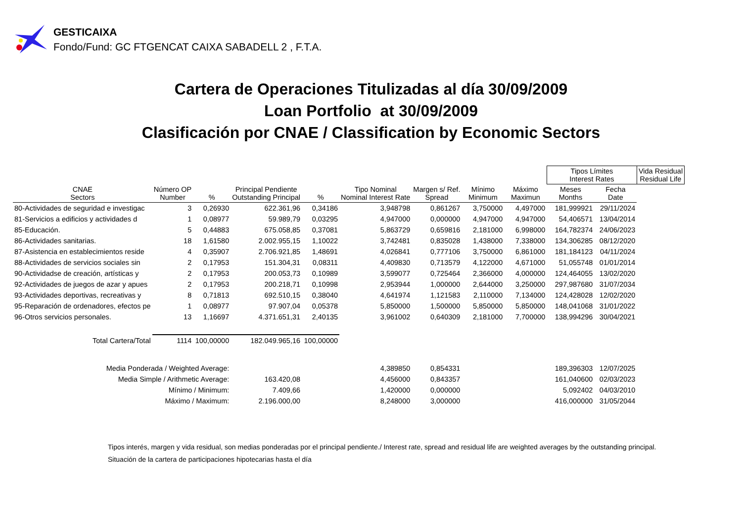GESTICAIXA
Fondo/Fund: GC FTGENCAT CAIXA SABADELL 2 , F.T.A.
Cartera de Operaciones Titulizadas al día 30/09/2009
Loan Portfolio at 30/09/2009
Clasificación por CNAE / Classification by Economic Sectors
| | | | | | | | | | Tipos Límites Interest Rates | | Vida Residual Residual Life |
| --- | --- | --- | --- | --- | --- | --- | --- | --- | --- | --- | --- |
| CNAE Sectors | Número OP Number | % | Principal Pendiente Outstanding Principal | % | Tipo Nominal Nominal Interest Rate | Margen s/ Ref. Spread | Mínimo Minimum | Máximo Maximun | Meses Months | Fecha Date | |
| 80-Actividades de seguridad e investigac | 3 | 0,26930 | 622.361,96 | 0,34186 | 3,948798 | 0,861267 | 3,750000 | 4,497000 | 181,999921 | 29/11/2024 | |
| 81-Servicios a edificios y actividades d | 1 | 0,08977 | 59.989,79 | 0,03295 | 4,947000 | 0,000000 | 4,947000 | 4,947000 | 54,406571 | 13/04/2014 | |
| 85-Educación. | 5 | 0,44883 | 675.058,85 | 0,37081 | 5,863729 | 0,659816 | 2,181000 | 6,998000 | 164,782374 | 24/06/2023 | |
| 86-Actividades sanitarias. | 18 | 1,61580 | 2.002.955,15 | 1,10022 | 3,742481 | 0,835028 | 1,438000 | 7,338000 | 134,306285 | 08/12/2020 | |
| 87-Asistencia en establecimientos reside | 4 | 0,35907 | 2.706.921,85 | 1,48691 | 4,026841 | 0,777106 | 3,750000 | 6,861000 | 181,184123 | 04/11/2024 | |
| 88-Actividades de servicios sociales sin | 2 | 0,17953 | 151.304,31 | 0,08311 | 4,409830 | 0,713579 | 4,122000 | 4,671000 | 51,055748 | 01/01/2014 | |
| 90-Actividadse de creación, artísticas y | 2 | 0,17953 | 200.053,73 | 0,10989 | 3,599077 | 0,725464 | 2,366000 | 4,000000 | 124,464055 | 13/02/2020 | |
| 92-Actividades de juegos de azar y apues | 2 | 0,17953 | 200.218,71 | 0,10998 | 2,953944 | 1,000000 | 2,644000 | 3,250000 | 297,987680 | 31/07/2034 | |
| 93-Actividades deportivas, recreativas y | 8 | 0,71813 | 692.510,15 | 0,38040 | 4,641974 | 1,121583 | 2,110000 | 7,134000 | 124,428028 | 12/02/2020 | |
| 95-Reparación de ordenadores, efectos pe | 1 | 0,08977 | 97.907,04 | 0,05378 | 5,850000 | 1,500000 | 5,850000 | 5,850000 | 148,041068 | 31/01/2022 | |
| 96-Otros servicios personales. | 13 | 1,16697 | 4.371.651,31 | 2,40135 | 3,961002 | 0,640309 | 2,181000 | 7,700000 | 138,994296 | 30/04/2021 | |
| Total Cartera/Total | 1114 | 100,00000 | 182.049.965,16 | 100,00000 | | | | | | | |
| Media Ponderada / Weighted Average: | | | | | 4,389850 | 0,854331 | | | 189,396303 | 12/07/2025 | |
| Media Simple / Arithmetic Average: | | | 163.420,08 | | 4,456000 | 0,843357 | | | 161,040600 | 02/03/2023 | |
| Mínimo / Minimum: | | | 7.409,66 | | 1,420000 | 0,000000 | | | 5,092402 | 04/03/2010 | |
| Máximo / Maximum: | | | 2.196.000,00 | | 8,248000 | 3,000000 | | | 416,000000 | 31/05/2044 | |
Tipos interés, margen y vida residual, son medias ponderadas por el principal pendiente./ Interest rate, spread and residual life are weighted averages by the outstanding principal.
Situación de la cartera de participaciones hipotecarias hasta el día